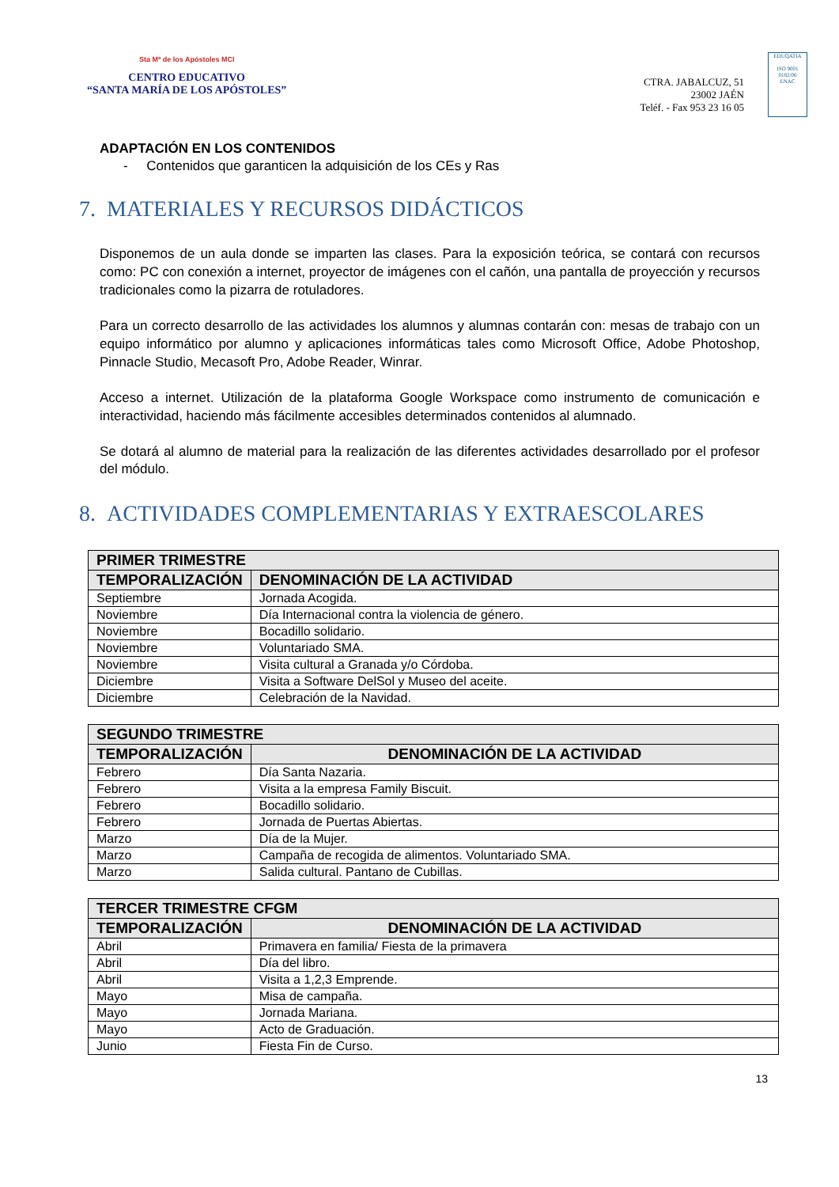Sta Mª de los Apóstoles MCI
CENTRO EDUCATIVO
“SANTA MARÍA DE LOS APÓSTOLES”
CTRA. JABALCUZ, 51
23002 JAÉN
Teléf. - Fax 953 23 16 05
EDUQATIA
ISO 9001
0182/06
ENAC
ADAPTACIÓN EN LOS CONTENIDOS
- Contenidos que garanticen la adquisición de los CEs y Ras
7. MATERIALES Y RECURSOS DIDÁCTICOS
Disponemos de un aula donde se imparten las clases. Para la exposición teórica, se contará con recursos como: PC con conexión a internet, proyector de imágenes con el cañón, una pantalla de proyección y recursos tradicionales como la pizarra de rotuladores.
Para un correcto desarrollo de las actividades los alumnos y alumnas contarán con: mesas de trabajo con un equipo informático por alumno y aplicaciones informáticas tales como Microsoft Office, Adobe Photoshop, Pinnacle Studio, Mecasoft Pro, Adobe Reader, Winrar.
Acceso a internet. Utilización de la plataforma Google Workspace como instrumento de comunicación e interactividad, haciendo más fácilmente accesibles determinados contenidos al alumnado.
Se dotará al alumno de material para la realización de las diferentes actividades desarrollado por el profesor del módulo.
8. ACTIVIDADES COMPLEMENTARIAS Y EXTRAESCOLARES
| PRIMER TRIMESTRE | |
| --- | --- |
| TEMPORALIZACIÓN | DENOMINACIÓN DE LA ACTIVIDAD |
| Septiembre | Jornada Acogida. |
| Noviembre | Día Internacional contra la violencia de género. |
| Noviembre | Bocadillo solidario. |
| Noviembre | Voluntariado SMA. |
| Noviembre | Visita cultural a Granada y/o Córdoba. |
| Diciembre | Visita a Software DelSol y Museo del aceite. |
| Diciembre | Celebración de la Navidad. |
| SEGUNDO TRIMESTRE | |
| --- | --- |
| TEMPORALIZACIÓN | DENOMINACIÓN DE LA ACTIVIDAD |
| Febrero | Día Santa Nazaria. |
| Febrero | Visita a la empresa Family Biscuit. |
| Febrero | Bocadillo solidario. |
| Febrero | Jornada de Puertas Abiertas. |
| Marzo | Día de la Mujer. |
| Marzo | Campaña de recogida de alimentos. Voluntariado SMA. |
| Marzo | Salida cultural. Pantano de Cubillas. |
| TERCER TRIMESTRE CFGM | |
| --- | --- |
| TEMPORALIZACIÓN | DENOMINACIÓN DE LA ACTIVIDAD |
| Abril | Primavera en familia/ Fiesta de la primavera |
| Abril | Día del libro. |
| Abril | Visita a 1,2,3 Emprende. |
| Mayo | Misa de campaña. |
| Mayo | Jornada Mariana. |
| Mayo | Acto de Graduación. |
| Junio | Fiesta Fin de Curso. |
13